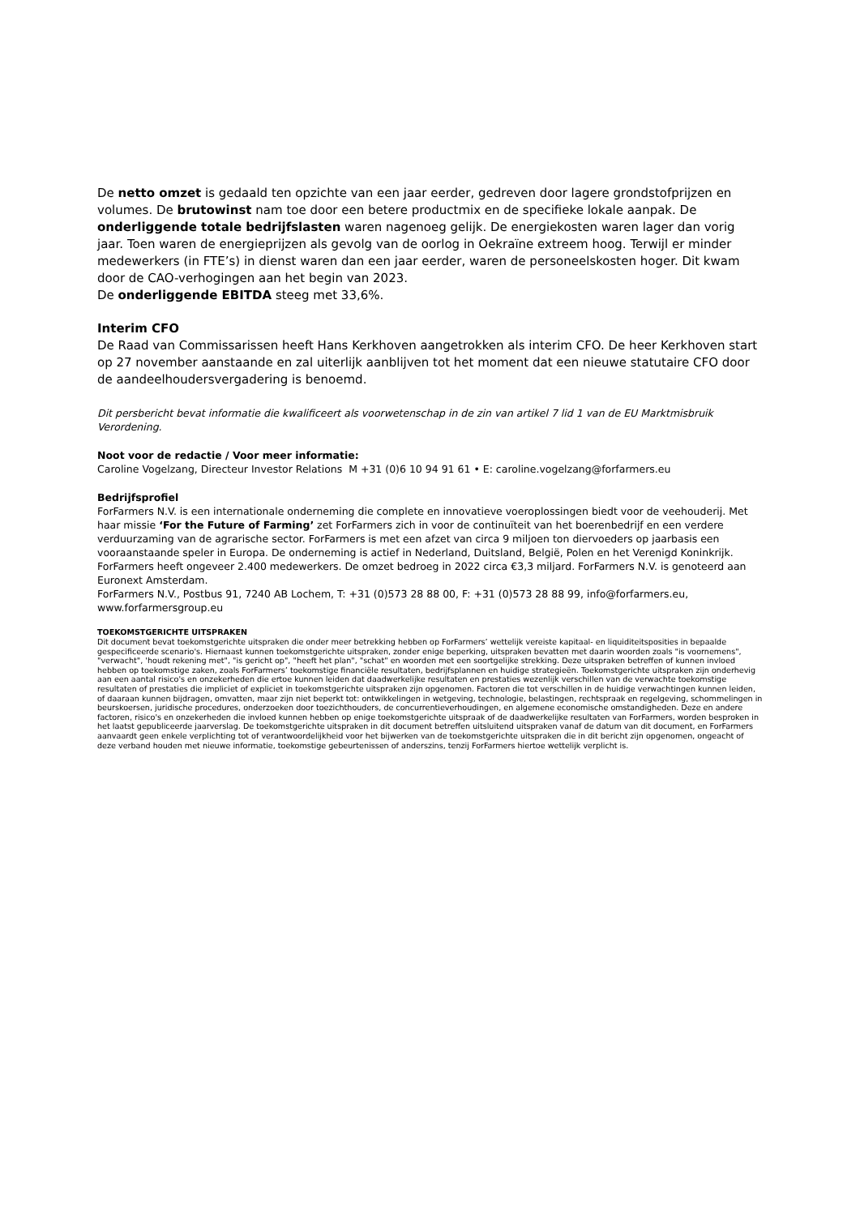De netto omzet is gedaald ten opzichte van een jaar eerder, gedreven door lagere grondstofprijzen en volumes. De brutowinst nam toe door een betere productmix en de specifieke lokale aanpak. De onderliggende totale bedrijfslasten waren nagenoeg gelijk. De energiekosten waren lager dan vorig jaar. Toen waren de energieprijzen als gevolg van de oorlog in Oekraïne extreem hoog. Terwijl er minder medewerkers (in FTE’s) in dienst waren dan een jaar eerder, waren de personeelskosten hoger. Dit kwam door de CAO-verhogingen aan het begin van 2023.
De onderliggende EBITDA steeg met 33,6%.
Interim CFO
De Raad van Commissarissen heeft Hans Kerkhoven aangetrokken als interim CFO. De heer Kerkhoven start op 27 november aanstaande en zal uiterlijk aanblijven tot het moment dat een nieuwe statutaire CFO door de aandeelhoudersvergadering is benoemd.
Dit persbericht bevat informatie die kwalificeert als voorwetenschap in de zin van artikel 7 lid 1 van de EU Marktmisbruik Verordening.
Noot voor de redactie / Voor meer informatie:
Caroline Vogelzang, Directeur Investor Relations M +31 (0)6 10 94 91 61 • E: caroline.vogelzang@forfarmers.eu
Bedrijfsprofiel
ForFarmers N.V. is een internationale onderneming die complete en innovatieve voeroplossingen biedt voor de veehouderij. Met haar missie ‘For the Future of Farming’ zet ForFarmers zich in voor de continuïteit van het boerenbedrijf en een verdere verduurzaming van de agrarische sector. ForFarmers is met een afzet van circa 9 miljoen ton diervoeders op jaarbasis een vooraanstaande speler in Europa. De onderneming is actief in Nederland, Duitsland, België, Polen en het Verenigd Koninkrijk. ForFarmers heeft ongeveer 2.400 medewerkers. De omzet bedroeg in 2022 circa €3,3 miljard. ForFarmers N.V. is genoteerd aan Euronext Amsterdam.
ForFarmers N.V., Postbus 91, 7240 AB Lochem, T: +31 (0)573 28 88 00, F: +31 (0)573 28 88 99, info@forfarmers.eu, www.forfarmersgroup.eu
TOEKOMSTGERICHTE UITSPRAKEN
Dit document bevat toekomstgerichte uitspraken die onder meer betrekking hebben op ForFarmers’ wettelijk vereiste kapitaal- en liquiditeitsposities in bepaalde gespecificeerde scenario's. Hiernaast kunnen toekomstgerichte uitspraken, zonder enige beperking, uitspraken bevatten met daarin woorden zoals "is voornemens", "verwacht", 'houdt rekening met", "is gericht op", "heeft het plan", "schat" en woorden met een soortgelijke strekking. Deze uitspraken betreffen of kunnen invloed hebben op toekomstige zaken, zoals ForFarmers’ toekomstige financiële resultaten, bedrijfsplannen en huidige strategieën. Toekomstgerichte uitspraken zijn onderhevig aan een aantal risico's en onzekerheden die ertoe kunnen leiden dat daadwerkelijke resultaten en prestaties wezenlijk verschillen van de verwachte toekomstige resultaten of prestaties die impliciet of expliciet in toekomstgerichte uitspraken zijn opgenomen. Factoren die tot verschillen in de huidige verwachtingen kunnen leiden, of daaraan kunnen bijdragen, omvatten, maar zijn niet beperkt tot: ontwikkelingen in wetgeving, technologie, belastingen, rechtspraak en regelgeving, schommelingen in beurskoersen, juridische procedures, onderzoeken door toezichthouders, de concurrentieverhoudingen, en algemene economische omstandigheden. Deze en andere factoren, risico's en onzekerheden die invloed kunnen hebben op enige toekomstgerichte uitspraak of de daadwerkelijke resultaten van ForFarmers, worden besproken in het laatst gepubliceerde jaarverslag. De toekomstgerichte uitspraken in dit document betreffen uitsluitend uitspraken vanaf de datum van dit document, en ForFarmers aanvaardt geen enkele verplichting tot of verantwoordelijkheid voor het bijwerken van de toekomstgerichte uitspraken die in dit bericht zijn opgenomen, ongeacht of deze verband houden met nieuwe informatie, toekomstige gebeurtenissen of anderszins, tenzij ForFarmers hiertoe wettelijk verplicht is.